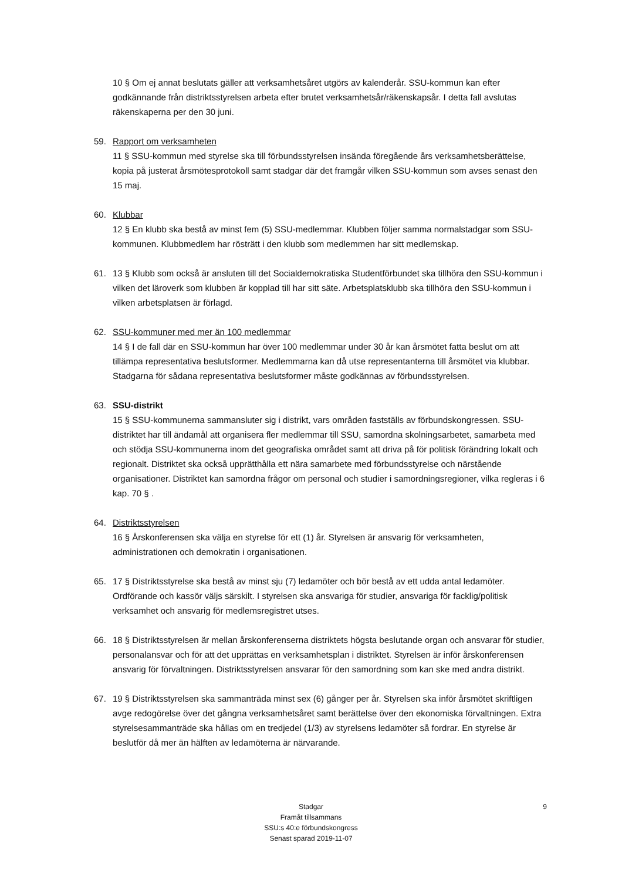10 § Om ej annat beslutats gäller att verksamhetsåret utgörs av kalenderår. SSU-kommun kan efter godkännande från distriktsstyrelsen arbeta efter brutet verksamhetsår/räkenskapsår. I detta fall avslutas räkenskaperna per den 30 juni.
59. Rapport om verksamheten
11 § SSU-kommun med styrelse ska till förbundsstyrelsen insända föregående års verksamhetsberättelse, kopia på justerat årsmötesprotokoll samt stadgar där det framgår vilken SSU-kommun som avses senast den 15 maj.
60. Klubbar
12 § En klubb ska bestå av minst fem (5) SSU-medlemmar. Klubben följer samma normalstadgar som SSU-kommunen. Klubbmedlem har rösträtt i den klubb som medlemmen har sitt medlemskap.
61. 13 § Klubb som också är ansluten till det Socialdemokratiska Studentförbundet ska tillhöra den SSU-kommun i vilken det läroverk som klubben är kopplad till har sitt säte. Arbetsplatsklubb ska tillhöra den SSU-kommun i vilken arbetsplatsen är förlagd.
62. SSU-kommuner med mer än 100 medlemmar
14 § I de fall där en SSU-kommun har över 100 medlemmar under 30 år kan årsmötet fatta beslut om att tillämpa representativa beslutsformer. Medlemmarna kan då utse representanterna till årsmötet via klubbar. Stadgarna för sådana representativa beslutsformer måste godkännas av förbundsstyrelsen.
63. SSU-distrikt
15 § SSU-kommunerna sammansluter sig i distrikt, vars områden fastställs av förbundskongressen. SSU-distriktet har till ändamål att organisera fler medlemmar till SSU, samordna skolningsarbetet, samarbeta med och stödja SSU-kommunerna inom det geografiska området samt att driva på för politisk förändring lokalt och regionalt. Distriktet ska också upprätthålla ett nära samarbete med förbundsstyrelse och närstående organisationer. Distriktet kan samordna frågor om personal och studier i samordningsregioner, vilka regleras i 6 kap. 70 § .
64. Distriktsstyrelsen
16 § Årskonferensen ska välja en styrelse för ett (1) år. Styrelsen är ansvarig för verksamheten, administrationen och demokratin i organisationen.
65. 17 § Distriktsstyrelse ska bestå av minst sju (7) ledamöter och bör bestå av ett udda antal ledamöter. Ordförande och kassör väljs särskilt. I styrelsen ska ansvariga för studier, ansvariga för facklig/politisk verksamhet och ansvarig för medlemsregistret utses.
66. 18 § Distriktsstyrelsen är mellan årskonferenserna distriktets högsta beslutande organ och ansvarar för studier, personalansvar och för att det upprättas en verksamhetsplan i distriktet. Styrelsen är inför årskonferensen ansvarig för förvaltningen. Distriktsstyrelsen ansvarar för den samordning som kan ske med andra distrikt.
67. 19 § Distriktsstyrelsen ska sammanträda minst sex (6) gånger per år. Styrelsen ska inför årsmötet skriftligen avge redogörelse över det gångna verksamhetsåret samt berättelse över den ekonomiska förvaltningen. Extra styrelsesammanträde ska hållas om en tredjedel (1/3) av styrelsens ledamöter så fordrar. En styrelse är beslutför då mer än hälften av ledamöterna är närvarande.
Stadgar
Framåt tillsammans
SSU:s 40:e förbundskongress
Senast sparad 2019-11-07
9